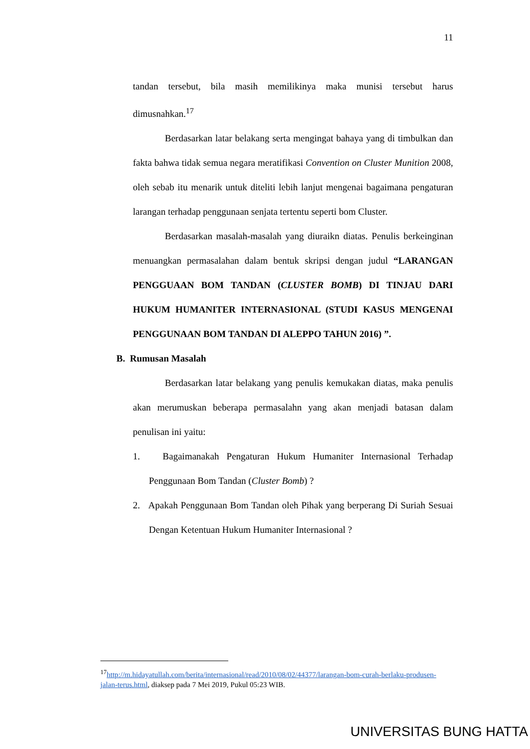11
tandan tersebut, bila masih memilikinya maka munisi tersebut harus dimusnahkan.<sup>17</sup>
Berdasarkan latar belakang serta mengingat bahaya yang di timbulkan dan fakta bahwa tidak semua negara meratifikasi Convention on Cluster Munition 2008, oleh sebab itu menarik untuk diteliti lebih lanjut mengenai bagaimana pengaturan larangan terhadap penggunaan senjata tertentu seperti bom Cluster.
Berdasarkan masalah-masalah yang diuraikn diatas. Penulis berkeinginan menuangkan permasalahan dalam bentuk skripsi dengan judul “LARANGAN PENGGUAAN BOM TANDAN (CLUSTER BOMB) DI TINJAU DARI HUKUM HUMANITER INTERNASIONAL (STUDI KASUS MENGENAI PENGGUNAAN BOM TANDAN DI ALEPPO TAHUN 2016) ”.
B. Rumusan Masalah
Berdasarkan latar belakang yang penulis kemukakan diatas, maka penulis akan merumuskan beberapa permasalahn yang akan menjadi batasan dalam penulisan ini yaitu:
1. Bagaimanakah Pengaturan Hukum Humaniter Internasional Terhadap Penggunaan Bom Tandan (Cluster Bomb) ?
2. Apakah Penggunaan Bom Tandan oleh Pihak yang berperang Di Suriah Sesuai Dengan Ketentuan Hukum Humaniter Internasional ?
<sup>17</sup> http://m.hidayatullah.com/berita/internasional/read/2010/08/02/44377/larangan-bom-curah-berlaku-produsen-jalan-terus.html, diaksep pada 7 Mei 2019, Pukul 05:23 WIB.
UNIVERSITAS BUNG HATTA